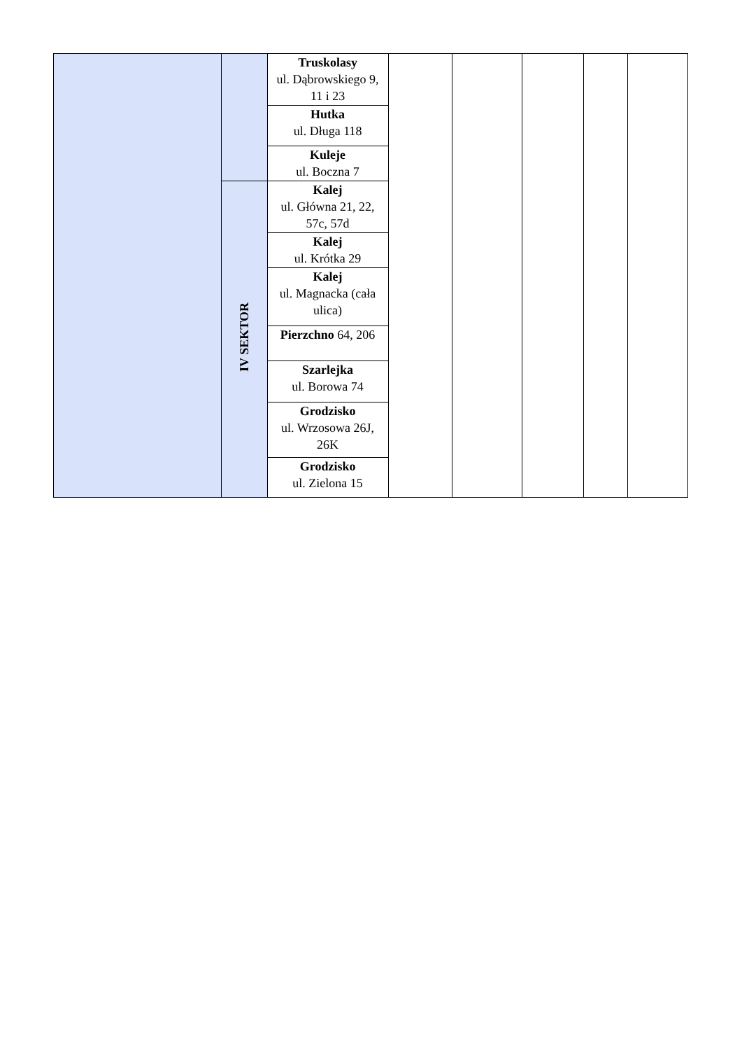| | | Truskolasy ul. Dąbrowskiego 9, 11 i 23 | | | | | |
| | | Hutka ul. Długa 118 | | | | | |
| | | Kuleje ul. Boczna 7 | | | | | |
| | IV SEKTOR | Kalej ul. Główna 21, 22, 57c, 57d | | | | | |
| | | Kalej ul. Krótka 29 | | | | | |
| | | Kalej ul. Magnacka (cała ulica) | | | | | |
| | | Pierzchno 64, 206 | | | | | |
| | | Szarlejka ul. Borowa 74 | | | | | |
| | | Grodzisko ul. Wrzosowa 26J, 26K | | | | | |
| | | Grodzisko ul. Zielona 15 | | | | | |